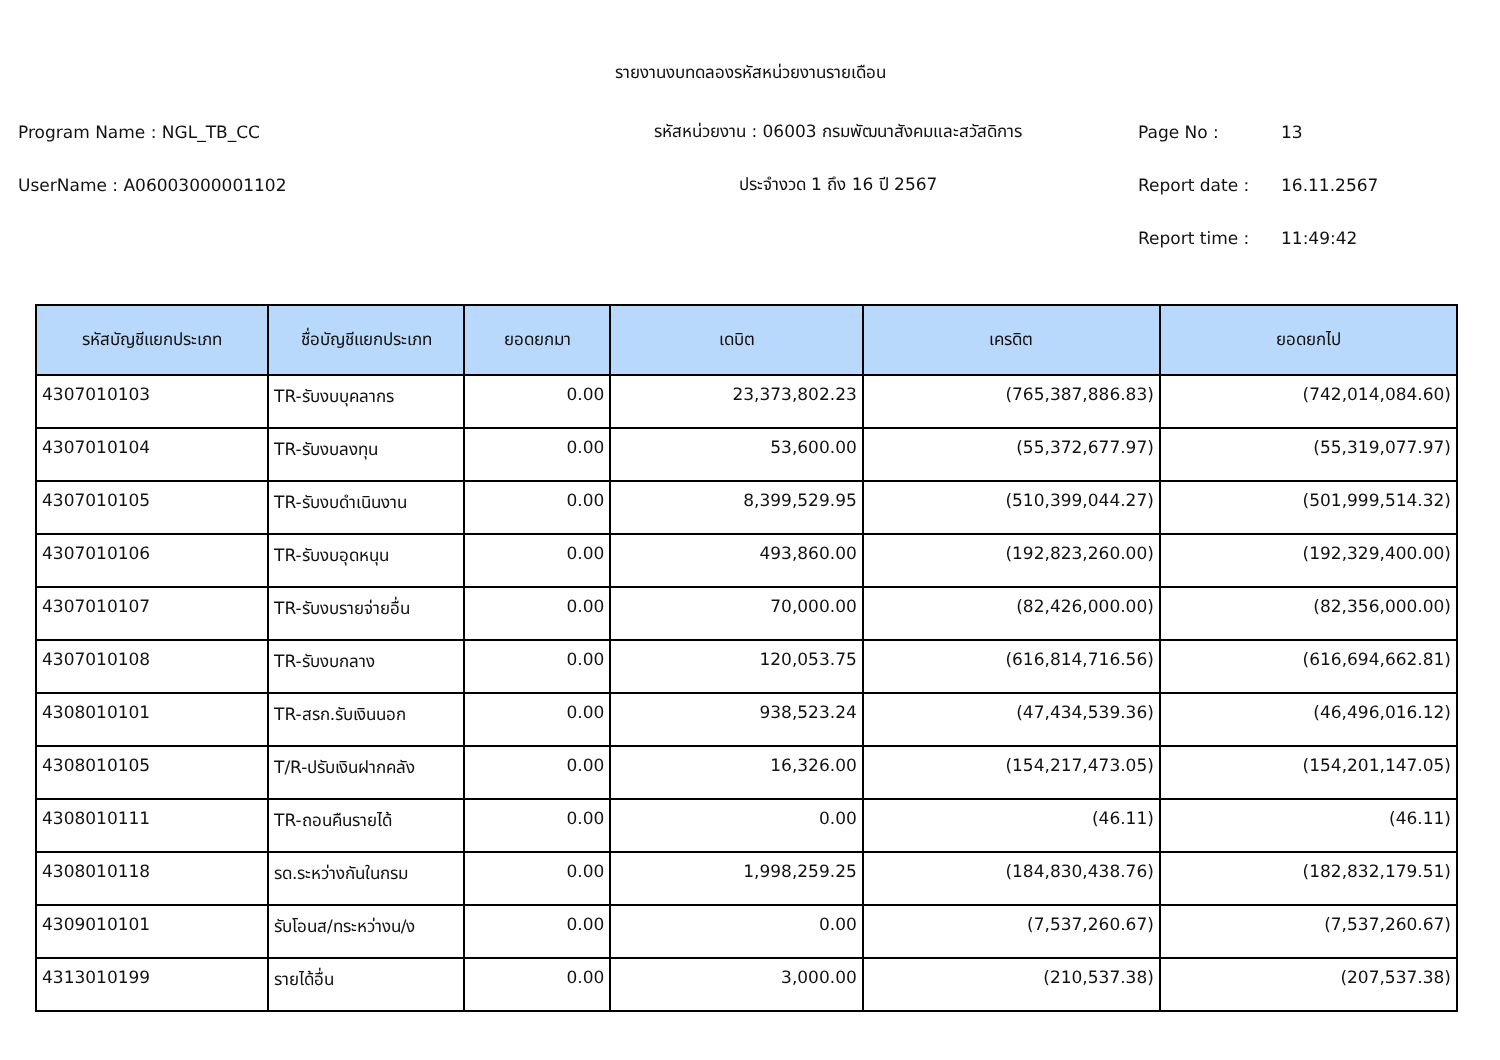รายงานงบทดลองรหัสหน่วยงานรายเดือน
Program Name : NGL_TB_CC รหัสหน่วยงาน : 06003 กรมพัฒนาสังคมและสวัสดิการ Page No : 13
UserName : A06003000001102 ประจำงวด 1 ถึง 16 ปี 2567 Report date : 16.11.2567
Report time : 11:49:42
| รหัสบัญชีแยกประเภท | ชื่อบัญชีแยกประเภท | ยอดยกมา | เดบิต | เครดิต | ยอดยกไป |
| --- | --- | --- | --- | --- | --- |
| 4307010103 | TR-รับงบบุคลากร | 0.00 | 23,373,802.23 | (765,387,886.83) | (742,014,084.60) |
| 4307010104 | TR-รับงบลงทุน | 0.00 | 53,600.00 | (55,372,677.97) | (55,319,077.97) |
| 4307010105 | TR-รับงบดำเนินงาน | 0.00 | 8,399,529.95 | (510,399,044.27) | (501,999,514.32) |
| 4307010106 | TR-รับงบอุดหนุน | 0.00 | 493,860.00 | (192,823,260.00) | (192,329,400.00) |
| 4307010107 | TR-รับงบรายจ่ายอื่น | 0.00 | 70,000.00 | (82,426,000.00) | (82,356,000.00) |
| 4307010108 | TR-รับงบกลาง | 0.00 | 120,053.75 | (616,814,716.56) | (616,694,662.81) |
| 4308010101 | TR-สรก.รับเงินนอก | 0.00 | 938,523.24 | (47,434,539.36) | (46,496,016.12) |
| 4308010105 | T/R-ปรับเงินฝากคลัง | 0.00 | 16,326.00 | (154,217,473.05) | (154,201,147.05) |
| 4308010111 | TR-ถอนคืนรายได้ | 0.00 | 0.00 | (46.11) | (46.11) |
| 4308010118 | รด.ระหว่างกันในกรม | 0.00 | 1,998,259.25 | (184,830,438.76) | (182,832,179.51) |
| 4309010101 | รับโอนส/ทระหว่างน/ง | 0.00 | 0.00 | (7,537,260.67) | (7,537,260.67) |
| 4313010199 | รายได้อื่น | 0.00 | 3,000.00 | (210,537.38) | (207,537.38) |